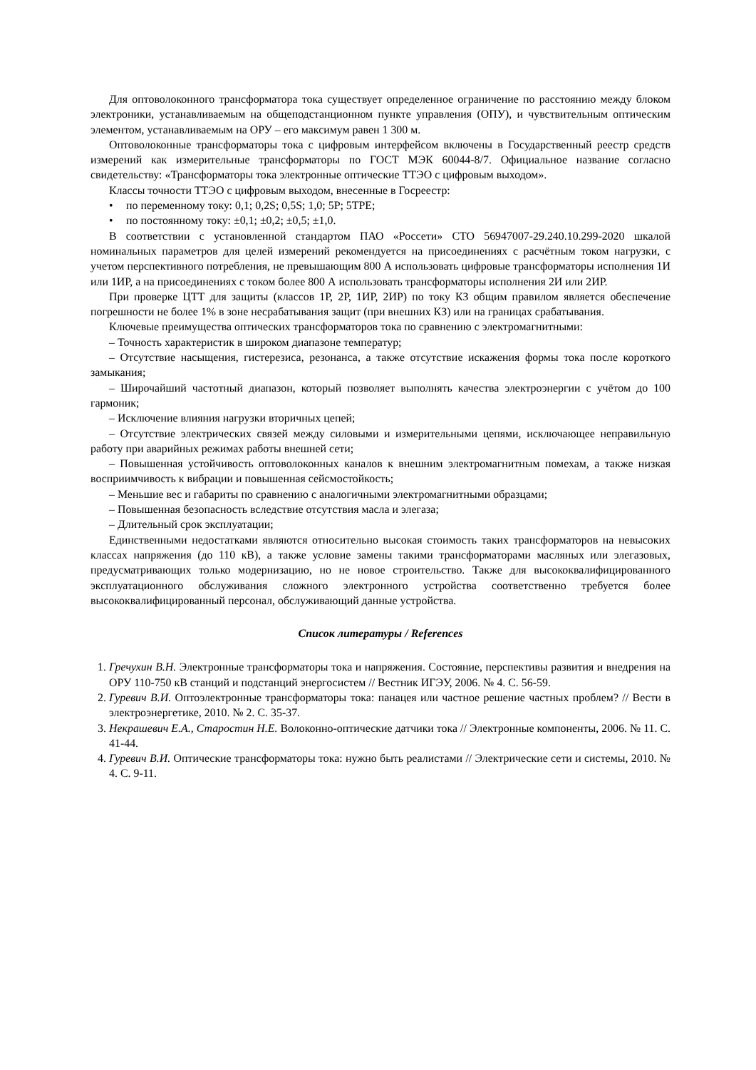Для оптоволоконного трансформатора тока существует определенное ограничение по расстоянию между блоком электроники, устанавливаемым на общеподстанционном пункте управления (ОПУ), и чувствительным оптическим элементом, устанавливаемым на ОРУ – его максимум равен 1 300 м.
Оптоволоконные трансформаторы тока с цифровым интерфейсом включены в Государственный реестр средств измерений как измерительные трансформаторы по ГОСТ МЭК 60044-8/7. Официальное название согласно свидетельству: «Трансформаторы тока электронные оптические ТТЭО с цифровым выходом».
Классы точности ТТЭО с цифровым выходом, внесенные в Госреестр:
• по переменному току: 0,1; 0,2S; 0,5S; 1,0; 5P; 5TPE;
• по постоянному току: ±0,1; ±0,2; ±0,5; ±1,0.
В соответствии с установленной стандартом ПАО «Россети» СТО 56947007-29.240.10.299-2020 шкалой номинальных параметров для целей измерений рекомендуется на присоединениях с расчётным током нагрузки, с учетом перспективного потребления, не превышающим 800 А использовать цифровые трансформаторы исполнения 1И или 1ИР, а на присоединениях с током более 800 А использовать трансформаторы исполнения 2И или 2ИР.
При проверке ЦТТ для защиты (классов 1Р, 2Р, 1ИР, 2ИР) по току КЗ общим правилом является обеспечение погрешности не более 1% в зоне несрабатывания защит (при внешних КЗ) или на границах срабатывания.
Ключевые преимущества оптических трансформаторов тока по сравнению с электромагнитными:
– Точность характеристик в широком диапазоне температур;
– Отсутствие насыщения, гистерезиса, резонанса, а также отсутствие искажения формы тока после короткого замыкания;
– Широчайший частотный диапазон, который позволяет выполнять качества электроэнергии с учётом до 100 гармоник;
– Исключение влияния нагрузки вторичных цепей;
– Отсутствие электрических связей между силовыми и измерительными цепями, исключающее неправильную работу при аварийных режимах работы внешней сети;
– Повышенная устойчивость оптоволоконных каналов к внешним электромагнитным помехам, а также низкая восприимчивость к вибрации и повышенная сейсмостойкость;
– Меньшие вес и габариты по сравнению с аналогичными электромагнитными образцами;
– Повышенная безопасность вследствие отсутствия масла и элегаза;
– Длительный срок эксплуатации;
Единственными недостатками являются относительно высокая стоимость таких трансформаторов на невысоких классах напряжения (до 110 кВ), а также условие замены такими трансформаторами масляных или элегазовых, предусматривающих только модернизацию, но не новое строительство. Также для высококвалифицированного эксплуатационного обслуживания сложного электронного устройства соответственно требуется более высококвалифицированный персонал, обслуживающий данные устройства.
Список литературы / References
1. Гречухин В.Н. Электронные трансформаторы тока и напряжения. Состояние, перспективы развития и внедрения на ОРУ 110-750 кВ станций и подстанций энергосистем // Вестник ИГЭУ, 2006. № 4. С. 56-59.
2. Гуревич В.И. Оптоэлектронные трансформаторы тока: панацея или частное решение частных проблем? // Вести в электроэнергетике, 2010. № 2. С. 35-37.
3. Некрашевич Е.А., Старостин Н.Е. Волоконно-оптические датчики тока // Электронные компоненты, 2006. № 11. С. 41-44.
4. Гуревич В.И. Оптические трансформаторы тока: нужно быть реалистами // Электрические сети и системы, 2010. № 4. С. 9-11.